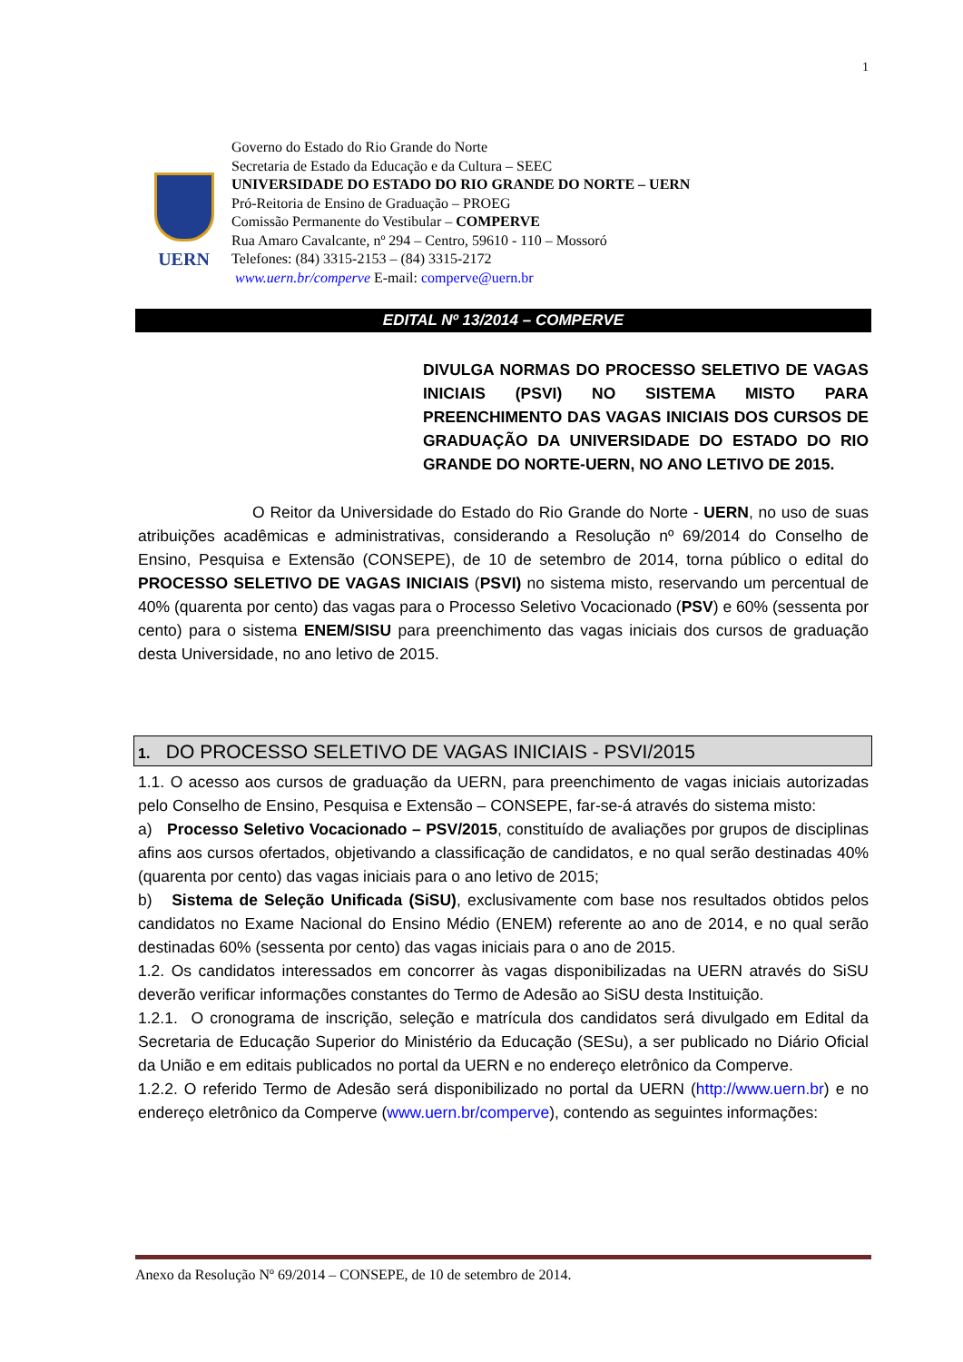1
UERN
Governo do Estado do Rio Grande do Norte
Secretaria de Estado da Educação e da Cultura – SEEC
UNIVERSIDADE DO ESTADO DO RIO GRANDE DO NORTE – UERN
Pró-Reitoria de Ensino de Graduação – PROEG
Comissão Permanente do Vestibular – COMPERVE
Rua Amaro Cavalcante, nº 294 – Centro, 59610 - 110 – Mossoró
Telefones: (84) 3315-2153 – (84) 3315-2172
www.uern.br/comperve E-mail: comperve@uern.br
EDITAL Nº 13/2014 – COMPERVE
DIVULGA NORMAS DO PROCESSO SELETIVO DE VAGAS INICIAIS (PSVI) NO SISTEMA MISTO PARA PREENCHIMENTO DAS VAGAS INICIAIS DOS CURSOS DE GRADUAÇÃO DA UNIVERSIDADE DO ESTADO DO RIO GRANDE DO NORTE-UERN, NO ANO LETIVO DE 2015.
O Reitor da Universidade do Estado do Rio Grande do Norte - UERN, no uso de suas atribuições acadêmicas e administrativas, considerando a Resolução nº 69/2014 do Conselho de Ensino, Pesquisa e Extensão (CONSEPE), de 10 de setembro de 2014, torna público o edital do PROCESSO SELETIVO DE VAGAS INICIAIS (PSVI) no sistema misto, reservando um percentual de 40% (quarenta por cento) das vagas para o Processo Seletivo Vocacionado (PSV) e 60% (sessenta por cento) para o sistema ENEM/SISU para preenchimento das vagas iniciais dos cursos de graduação desta Universidade, no ano letivo de 2015.
1. DO PROCESSO SELETIVO DE VAGAS INICIAIS - PSVI/2015
1.1. O acesso aos cursos de graduação da UERN, para preenchimento de vagas iniciais autorizadas pelo Conselho de Ensino, Pesquisa e Extensão – CONSEPE, far-se-á através do sistema misto:
a) Processo Seletivo Vocacionado – PSV/2015, constituído de avaliações por grupos de disciplinas afins aos cursos ofertados, objetivando a classificação de candidatos, e no qual serão destinadas 40% (quarenta por cento) das vagas iniciais para o ano letivo de 2015;
b) Sistema de Seleção Unificada (SiSU), exclusivamente com base nos resultados obtidos pelos candidatos no Exame Nacional do Ensino Médio (ENEM) referente ao ano de 2014, e no qual serão destinadas 60% (sessenta por cento) das vagas iniciais para o ano de 2015.
1.2. Os candidatos interessados em concorrer às vagas disponibilizadas na UERN através do SiSU deverão verificar informações constantes do Termo de Adesão ao SiSU desta Instituição.
1.2.1. O cronograma de inscrição, seleção e matrícula dos candidatos será divulgado em Edital da Secretaria de Educação Superior do Ministério da Educação (SESu), a ser publicado no Diário Oficial da União e em editais publicados no portal da UERN e no endereço eletrônico da Comperve.
1.2.2. O referido Termo de Adesão será disponibilizado no portal da UERN (http://www.uern.br) e no endereço eletrônico da Comperve (www.uern.br/comperve), contendo as seguintes informações:
Anexo da Resolução Nº 69/2014 – CONSEPE, de 10 de setembro de 2014.